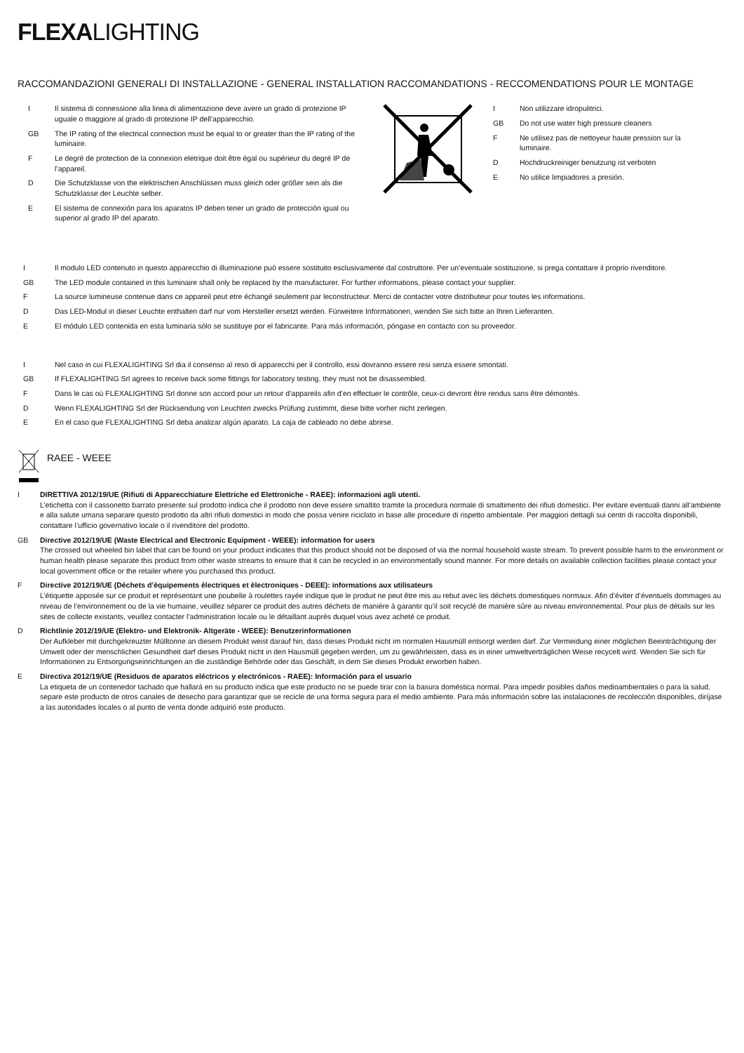FLEXALIGHTING
RACCOMANDAZIONI GENERALI DI INSTALLAZIONE - GENERAL INSTALLATION RACCOMANDATIONS - RECCOMENDATIONS POUR LE MONTAGE
I Il sistema di connessione alla linea di alimentazione deve avere un grado di protezione IP uguale o maggiore al grado di protezione IP dell’apparecchio.
GB The IP rating of the electrical connection must be equal to or greater than the IP rating of the luminaire.
F Le degré de protection de la connexion eletrique doit être égal ou supérieur du degré IP de l’appareil.
D Die Schutzklasse von the elektrischen Anschlüssen muss gleich oder größer sein als die Schutzklasse der Leuchte selber.
E El sistema de connexión para los aparatos IP deben tener un grado de protección igual ou superior al grado IP del aparato.
I Non utilizzare idropulitrici.
GB Do not use water high pressure cleaners
F Ne utilisez pas de nettoyeur haute pression sur la luminaire.
D Hochdruckreiniger benutzung ist verboten
E No utilice limpiadores a presión.
I Il modulo LED contenuto in questo apparecchio di illuminazione può essere sostituito esclusivamente dal costruttore. Per un’eventuale sostituzione, si prega contattare il proprio rivenditore.
GB The LED module contained in this luminaire shall only be replaced by the manufacturer. For further informations, please contact your supplier.
F La source lumineuse contenue dans ce appareil peut etre échangé seulement par leconstructeur. Merci de contacter votre distributeur pour toutes les informations.
D Das LED-Modul in dieser Leuchte enthalten darf nur vom Hersteller ersetzt werden. Fürweitere Informationen, wenden Sie sich bitte an Ihren Lieferanten.
E El módulo LED contenida en esta luminaria sólo se sustituye por el fabricante. Para más información, póngase en contacto con su proveedor.
I Nel caso in cui FLEXALIGHTING Srl dia il consenso al reso di apparecchi per il controllo, essi dovranno essere resi senza essere smontati.
GB If FLEXALIGHTING Srl agrees to receive back some fittings for laboratory testing, they must not be disassembled.
F Dans le cas où FLEXALIGHTING Srl donne son accord pour un retour d’appareils afin d’en effectuer le contrôle, ceux-ci devront être rendus sans être démontés.
D Wenn FLEXALIGHTING Srl der Rücksendung von Leuchten zwecks Prüfung zustimmt, diese bitte vorher nicht zerlegen.
E En el caso que FLEXALIGHTING Srl deba analizar algún aparato. La caja de cableado no debe abrirse.
RAEE - WEEE
I DIRETTIVA 2012/19/UE (Rifiuti di Apparecchiature Elettriche ed Elettroniche - RAEE): informazioni agli utenti.
L’etichetta con il cassonetto barrato presente sul prodotto indica che il prodotto non deve essere smaltito tramite la procedura normale di smaltimento dei rifiuti domestici. Per evitare eventuali danni all’ambiente e alla salute umana separare questo prodotto da altri rifiuti domestici in modo che possa venire riciclato in base alle procedure di rispetto ambientale. Per maggiori dettagli sui centri di raccolta disponibili, contattare l’ufficio governativo locale o il rivenditore del prodotto.
GB Directive 2012/19/UE (Waste Electrical and Electronic Equipment - WEEE): information for users
The crossed out wheeled bin label that can be found on your product indicates that this product should not be disposed of via the normal household waste stream. To prevent possible harm to the environment or human health please separate this product from other waste streams to ensure that it can be recycled in an environmentally sound manner. For more details on available collection facilities please contact your local government office or the retailer where you purchased this product.
F Directive 2012/19/UE (Déchets d’èquipements èlectriques et èlectroniques - DEEE): informations aux utilisateurs
L’étiquette apposée sur ce produit et représentant une poubelle à roulettes rayée indique que le produit ne peut être mis au rebut avec les déchets domestiques normaux. Afin d’éviter d’éventuels dommages au niveau de l’environnement ou de la vie humaine, veuillez séparer ce produit des autres déchets de manière à garantir qu’il soit recyclé de manière sûre au niveau environnemental. Pour plus de détails sur les sites de collecte existants, veuillez contacter l’administration locale ou le détaillant auprés duquel vous avez acheté ce produit.
D Richtlinie 2012/19/UE (Elektro- und Elektronik- Altgeräte - WEEE): Benutzerinformationen
Der Aufkleber mit durchgekreuzter Mülltonne an diesem Produkt weist darauf hin, dass dieses Produkt nicht im normalen Hausmüll entsorgt werden darf. Zur Vermeidung einer möglichen Beeinträchtigung der Umwelt oder der menschlichen Gesundheit darf dieses Produkt nicht in den Hausmüll gegeben werden, um zu gewährleisten, dass es in einer umweltverträglichen Weise recycelt wird. Wenden Sie sich für Informationen zu Entsorgungseinrichtungen an die zuständige Behörde oder das Geschäft, in dem Sie dieses Produkt erworben haben.
E Directiva 2012/19/UE (Residuos de aparatos eléctricos y electrónicos - RAEE): Información para el usuario
La etiqueta de un contenedor tachado que hallará en su producto indica que este producto no se puede tirar con la basura doméstica normal. Para impedir posibles daños medioambientales o para la salud, separe este producto de otros canales de desecho para garantizar que se recicle de una forma segura para el medio ambiente. Para más información sobre las instalaciones de recolección disponibles, diríjase a las autoridades locales o al punto de venta donde adquirió este producto.